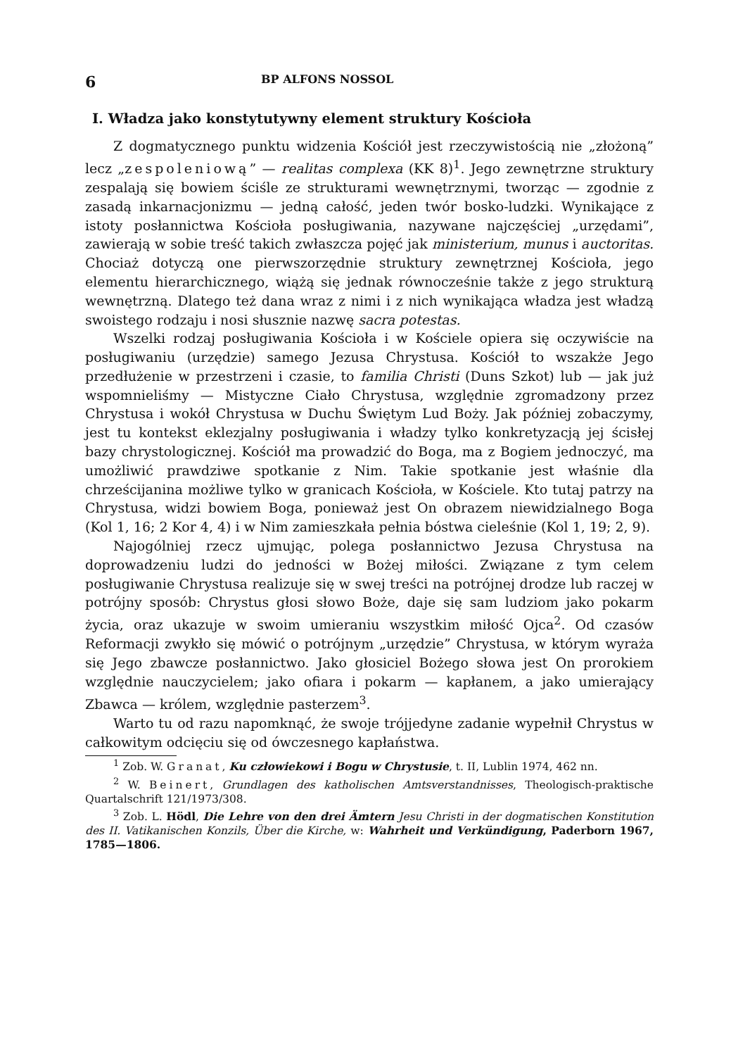6 BP ALFONS NOSSOL
I. Władza jako konstytutywny element struktury Kościoła
Z dogmatycznego punktu widzenia Kościół jest rzeczywistością nie „złożoną” lecz „zespoleniową” — realitas complexa (KK 8)<sup>1</sup>. Jego zewnętrzne struktury zespalają się bowiem ściśle ze strukturami wewnętrznymi, tworząc — zgodnie z zasadą inkarnacjonizmu — jedną całość, jeden twór bosko-ludzki. Wynikające z istoty posłannictwa Kościoła posługiwania, nazywane najczęściej „urzędami”, zawierają w sobie treść takich zwłaszcza pojęć jak ministerium, munus i auctoritas. Chociaż dotyczą one pierwszorzędnie struktury zewnętrznej Kościoła, jego elementu hierarchicznego, wiążą się jednak równocześnie także z jego strukturą wewnętrzną. Dlatego też dana wraz z nimi i z nich wynikająca władza jest władzą swoistego rodzaju i nosi słusznie nazwę sacra potestas.
Wszelki rodzaj posługiwania Kościoła i w Kościele opiera się oczywiście na posługiwaniu (urzędzie) samego Jezusa Chrystusa. Kościół to wszakże Jego przedłużenie w przestrzeni i czasie, to familia Christi (Duns Szkot) lub — jak już wspomnieliśmy — Mistyczne Ciało Chrystusa, względnie zgromadzony przez Chrystusa i wokół Chrystusa w Duchu Świętym Lud Boży. Jak później zobaczymy, jest tu kontekst eklezjalny posługiwania i władzy tylko konkretyzacją jej ścisłej bazy chrystologicznej. Kościół ma prowadzić do Boga, ma z Bogiem jednoczyć, ma umożliwić prawdziwe spotkanie z Nim. Takie spotkanie jest właśnie dla chrześcijanina możliwe tylko w granicach Kościoła, w Kościele. Kto tutaj patrzy na Chrystusa, widzi bowiem Boga, ponieważ jest On obrazem niewidzialnego Boga (Kol 1, 16; 2 Kor 4, 4) i w Nim zamieszkała pełnia bóstwa cieleśnie (Kol 1, 19; 2, 9).
Najogólniej rzecz ujmując, polega posłannictwo Jezusa Chrystusa na doprowadzeniu ludzi do jedności w Bożej miłości. Związane z tym celem posługiwanie Chrystusa realizuje się w swej treści na potrójnej drodze lub raczej w potrójny sposób: Chrystus głosi słowo Boże, daje się sam ludziom jako pokarm życia, oraz ukazuje w swoim umieraniu wszystkim miłość Ojca<sup>2</sup>. Od czasów Reformacji zwykło się mówić o potrójnym „urzędzie” Chrystusa, w którym wyraża się Jego zbawcze posłannictwo. Jako głosiciel Bożego słowa jest On prorokiem względnie nauczycielem; jako ofiara i pokarm — kapłanem, a jako umierający Zbawca — królem, względnie pasterzem<sup>3</sup>.
Warto tu od razu napomknąć, że swoje trójjedyne zadanie wypełnił Chrystus w całkowitym odcięciu się od ówczesnego kapłaństwa.
<sup>1</sup> Zob. W. Granat, Ku człowiekowi i Bogu w Chrystusie, t. II, Lublin 1974, 462 nn.
<sup>2</sup> W. Beinert, Grundlagen des katholischen Amtsverstandnisses, Theologisch-praktische Quartalschrift 121/1973/308.
<sup>3</sup> Zob. L. Hödl, Die Lehre von den drei Ämtern Jesu Christi in der dogmatischen Konstitution des II. Vatikanischen Konzils, Über die Kirche, w: Wahrheit und Verkündigung, Paderborn 1967, 1785—1806.